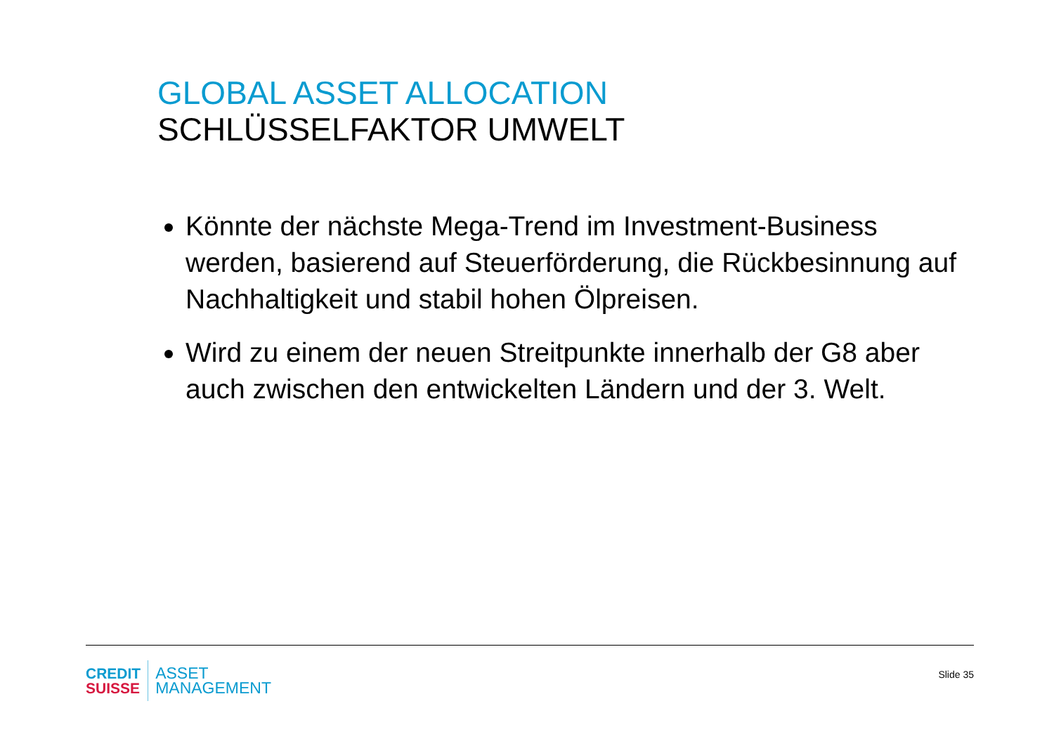GLOBAL ASSET ALLOCATION
SCHLÜSSELFAKTOR UMWELT
Könnte der nächste Mega-Trend im Investment-Business werden, basierend auf Steuerförderung, die Rückbesinnung auf Nachhaltigkeit und stabil hohen Ölpreisen.
Wird zu einem der neuen Streitpunkte innerhalb der G8 aber auch zwischen den entwickelten Ländern und der 3. Welt.
CREDIT
SUISSE
ASSET
MANAGEMENT
Slide 35